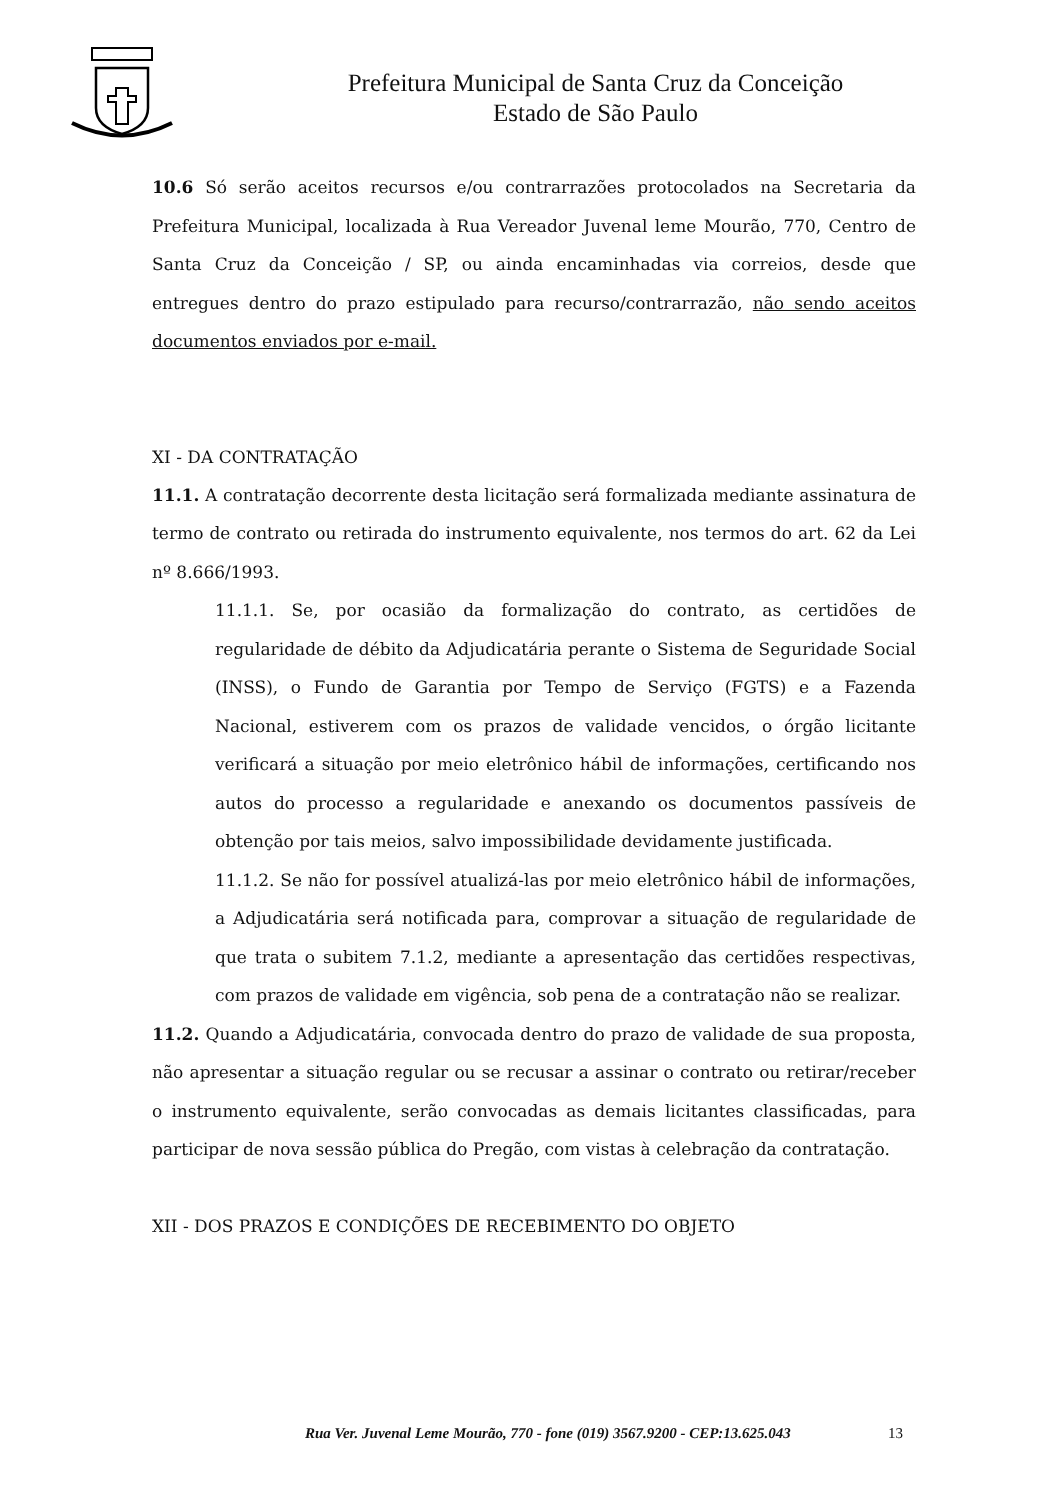Prefeitura Municipal de Santa Cruz da Conceição
Estado de São Paulo
10.6 Só serão aceitos recursos e/ou contrarrazões protocolados na Secretaria da Prefeitura Municipal, localizada à Rua Vereador Juvenal leme Mourão, 770, Centro de Santa Cruz da Conceição / SP, ou ainda encaminhadas via correios, desde que entregues dentro do prazo estipulado para recurso/contrarrazão, não sendo aceitos documentos enviados por e-mail.
XI - DA CONTRATAÇÃO
11.1. A contratação decorrente desta licitação será formalizada mediante assinatura de termo de contrato ou retirada do instrumento equivalente, nos termos do art. 62 da Lei nº 8.666/1993.
11.1.1. Se, por ocasião da formalização do contrato, as certidões de regularidade de débito da Adjudicatária perante o Sistema de Seguridade Social (INSS), o Fundo de Garantia por Tempo de Serviço (FGTS) e a Fazenda Nacional, estiverem com os prazos de validade vencidos, o órgão licitante verificará a situação por meio eletrônico hábil de informações, certificando nos autos do processo a regularidade e anexando os documentos passíveis de obtenção por tais meios, salvo impossibilidade devidamente justificada.
11.1.2. Se não for possível atualizá-las por meio eletrônico hábil de informações, a Adjudicatária será notificada para, comprovar a situação de regularidade de que trata o subitem 7.1.2, mediante a apresentação das certidões respectivas, com prazos de validade em vigência, sob pena de a contratação não se realizar.
11.2. Quando a Adjudicatária, convocada dentro do prazo de validade de sua proposta, não apresentar a situação regular ou se recusar a assinar o contrato ou retirar/receber o instrumento equivalente, serão convocadas as demais licitantes classificadas, para participar de nova sessão pública do Pregão, com vistas à celebração da contratação.
XII - DOS PRAZOS E CONDIÇÕES DE RECEBIMENTO DO OBJETO
Rua Ver. Juvenal Leme Mourão, 770 - fone (019) 3567.9200 - CEP:13.625.043 13